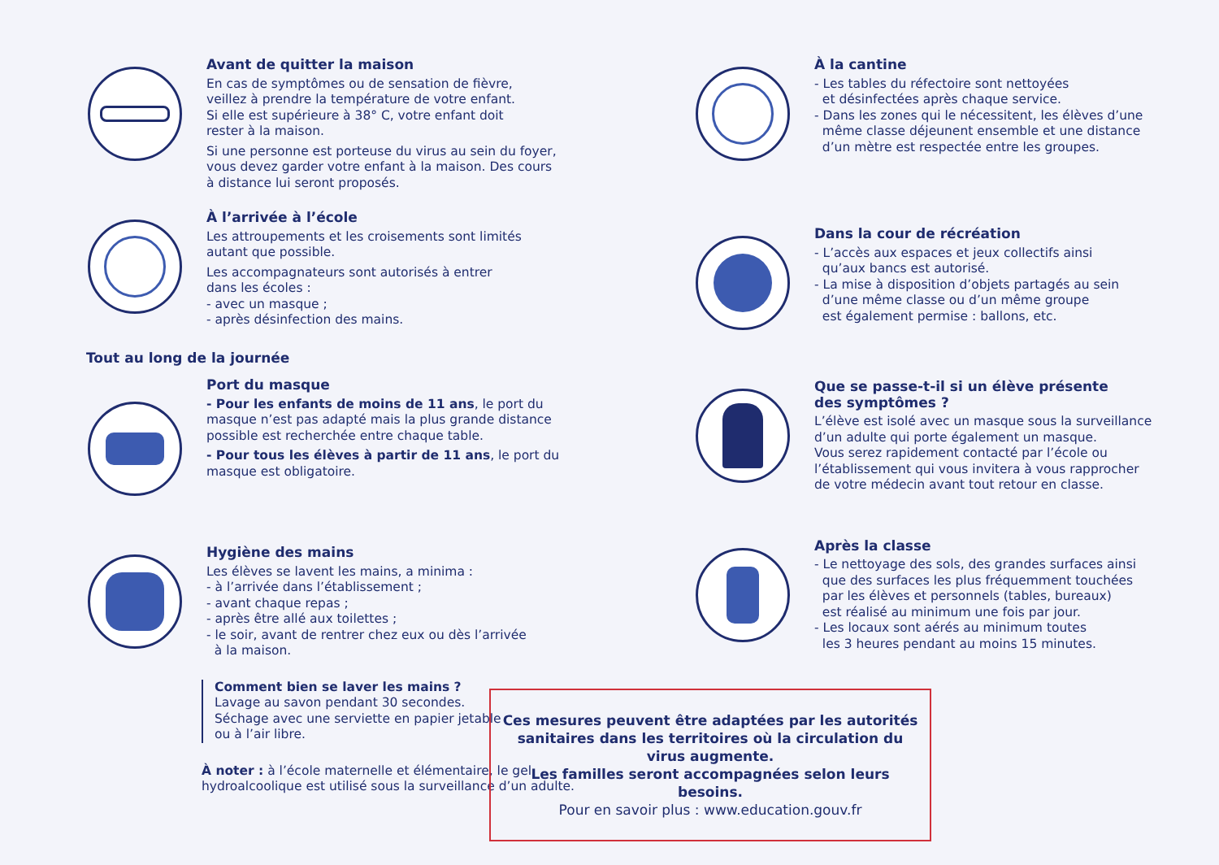Avant de quitter la maison
En cas de symptômes ou de sensation de fièvre,
veillez à prendre la température de votre enfant.
Si elle est supérieure à 38° C, votre enfant doit
rester à la maison.
Si une personne est porteuse du virus au sein du foyer,
vous devez garder votre enfant à la maison. Des cours
à distance lui seront proposés.
À l’arrivée à l’école
Les attroupements et les croisements sont limités
autant que possible.
Les accompagnateurs sont autorisés à entrer
dans les écoles :
- avec un masque ;
- après désinfection des mains.
Tout au long de la journée
Port du masque
- Pour les enfants de moins de 11 ans, le port du
masque n’est pas adapté mais la plus grande distance
possible est recherchée entre chaque table.
- Pour tous les élèves à partir de 11 ans, le port du
masque est obligatoire.
Hygiène des mains
Les élèves se lavent les mains, a minima :
- à l’arrivée dans l’établissement ;
- avant chaque repas ;
- après être allé aux toilettes ;
- le soir, avant de rentrer chez eux ou dès l’arrivée
à la maison.
Comment bien se laver les mains ?
Lavage au savon pendant 30 secondes.
Séchage avec une serviette en papier jetable
ou à l’air libre.
À noter : à l’école maternelle et élémentaire, le gel
hydroalcoolique est utilisé sous la surveillance d’un adulte.
À la cantine
- Les tables du réfectoire sont nettoyées
et désinfectées après chaque service.
- Dans les zones qui le nécessitent, les élèves d’une
même classe déjeunent ensemble et une distance
d’un mètre est respectée entre les groupes.
Dans la cour de récréation
- L’accès aux espaces et jeux collectifs ainsi
qu’aux bancs est autorisé.
- La mise à disposition d’objets partagés au sein
d’une même classe ou d’un même groupe
est également permise : ballons, etc.
Que se passe-t-il si un élève présente
des symptômes ?
L’élève est isolé avec un masque sous la surveillance
d’un adulte qui porte également un masque.
Vous serez rapidement contacté par l’école ou
l’établissement qui vous invitera à vous rapprocher
de votre médecin avant tout retour en classe.
Après la classe
- Le nettoyage des sols, des grandes surfaces ainsi
que des surfaces les plus fréquemment touchées
par les élèves et personnels (tables, bureaux)
est réalisé au minimum une fois par jour.
- Les locaux sont aérés au minimum toutes
les 3 heures pendant au moins 15 minutes.
Ces mesures peuvent être adaptées par les autorités sanitaires dans les territoires où la circulation du virus augmente.
Les familles seront accompagnées selon leurs besoins.
Pour en savoir plus : www.education.gouv.fr